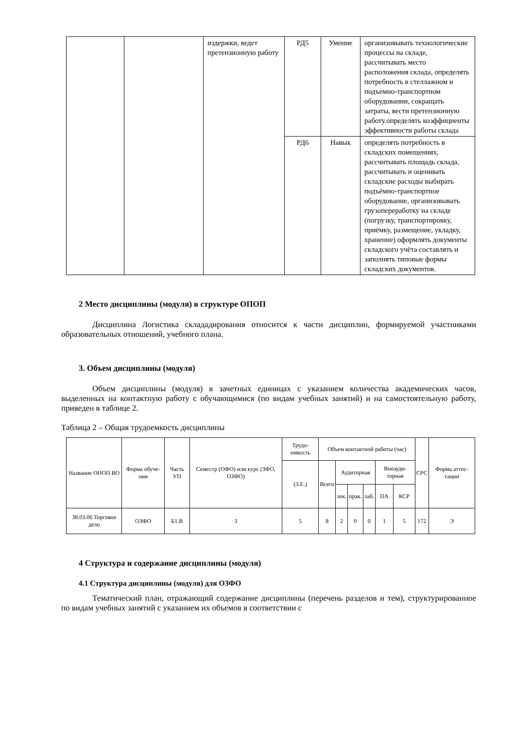| | | издержки, ведет претензионную работу | РД5 | Умение | организовывать технологические процессы на складе, рассчитывать место расположения склада, определять потребность в стеллажном и подъемно-транспортном оборудовании, сокращать затраты, вести претензионную работу.определять коэффициенты эффективности работы склада |
| | | | РД6 | Навык | определять потребность в складских помещениях, рассчитывать площадь склада, рассчитывать и оценивать складские расходы выбирать подъёмно-транспортное оборудование, организовывать грузопереработку на складе (погрузку, транспортировку, приёмку, размещение, укладку, хранение) оформлять документы складского учёта составлять и заполнять типовые формы складских документов. |
2 Место дисциплины (модуля) в структуре ОПОП
Дисциплина Логистика склададирования относится к части дисциплин, формируемой участниками образовательных отношений, учебного плана.
3. Объем дисциплины (модуля)
Объем дисциплины (модуля) в зачетных единицах с указанием количества академических часов, выделенных на контактную работу с обучающимися (по видам учебных занятий) и на самостоятельную работу, приведен в таблице 2.
Таблица 2 – Общая трудоемкость дисциплины
| Название ОПОП ВО | Форма обуче-ния | Часть УП | Семестр (ОФО) или курс (ЗФО, ОЗФО) | Трудо-емкость | Объем контактной работы (час) | | | | | | СРС | Форма аттес-тации |
| --- | --- | --- | --- | --- | --- | --- | --- | --- | --- | --- | --- | --- |
| | | | | (З.Е.) | Всего | Аудиторная | | | Внеауди-торная | | | |
| | | | | | | лек. | прак. | лаб. | ПА | КСР | | |
| 38.03.06 Торговое дело | ОЗФО | Б1.В | 3 | 5 | 8 | 2 | 0 | 0 | 1 | 5 | 172 | Э |
4 Структура и содержание дисциплины (модуля)
4.1 Структура дисциплины (модуля) для ОЗФО
Тематический план, отражающий содержание дисциплины (перечень разделов и тем), структурированное по видам учебных занятий с указанием их объемов в соответствии с